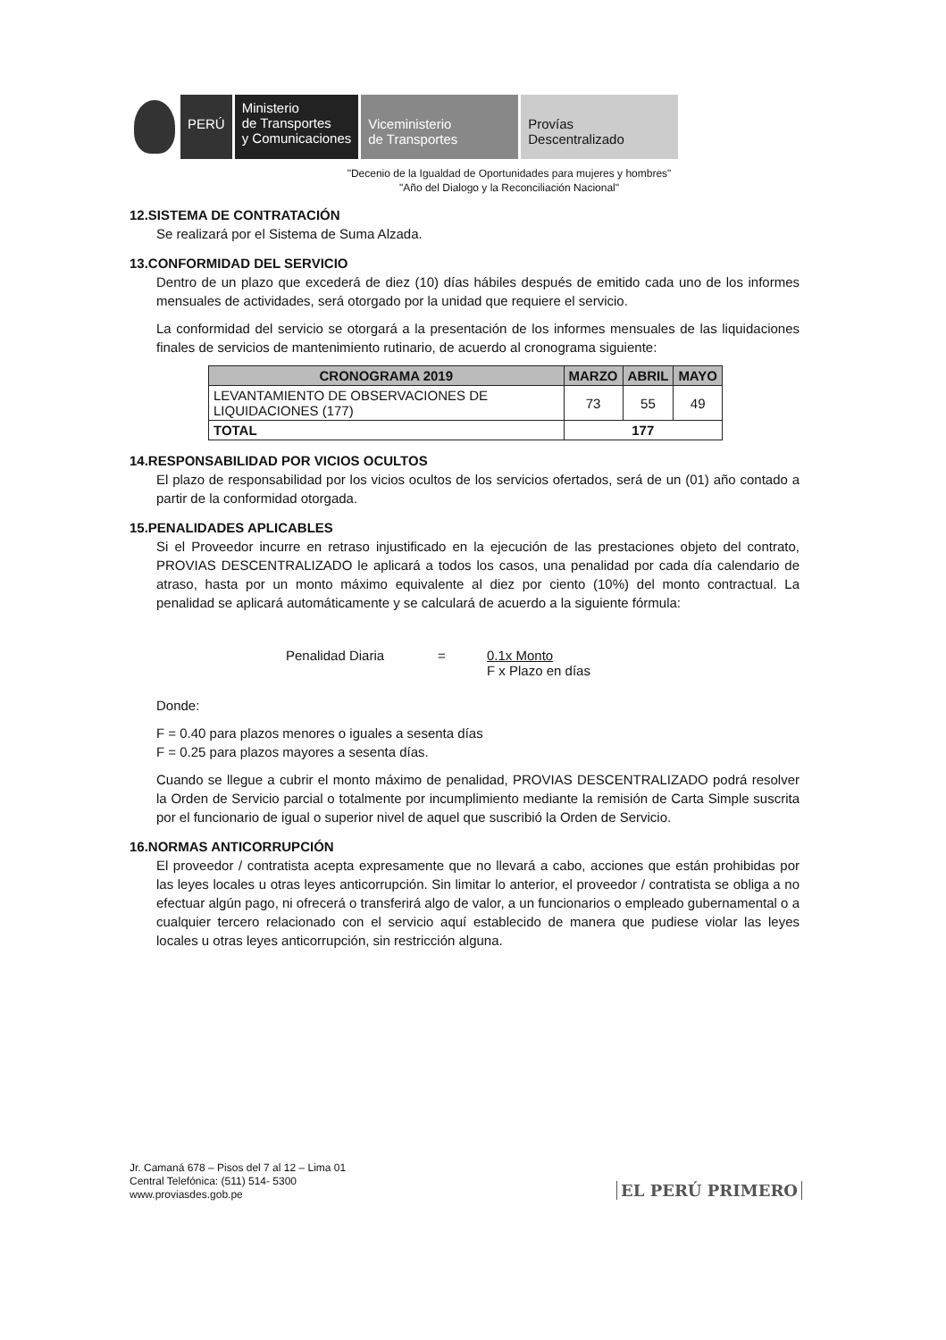PERÚ
Ministerio
de Transportes
y Comunicaciones
Viceministerio
de Transportes
Provías
Descentralizado
"Decenio de la Igualdad de Oportunidades para mujeres y hombres"
"Año del Dialogo y la Reconciliación Nacional"
12.SISTEMA DE CONTRATACIÓN
Se realizará por el Sistema de Suma Alzada.
13.CONFORMIDAD DEL SERVICIO
Dentro de un plazo que excederá de diez (10) días hábiles después de emitido cada uno de los informes mensuales de actividades, será otorgado por la unidad que requiere el servicio.
La conformidad del servicio se otorgará a la presentación de los informes mensuales de las liquidaciones finales de servicios de mantenimiento rutinario, de acuerdo al cronograma siguiente:
| CRONOGRAMA 2019 | MARZO | ABRIL | MAYO |
| --- | --- | --- | --- |
| LEVANTAMIENTO DE OBSERVACIONES DE LIQUIDACIONES (177) | 73 | 55 | 49 |
| TOTAL | 177 | | |
14.RESPONSABILIDAD POR VICIOS OCULTOS
El plazo de responsabilidad por los vicios ocultos de los servicios ofertados, será de un (01) año contado a partir de la conformidad otorgada.
15.PENALIDADES APLICABLES
Si el Proveedor incurre en retraso injustificado en la ejecución de las prestaciones objeto del contrato, PROVIAS DESCENTRALIZADO le aplicará a todos los casos, una penalidad por cada día calendario de atraso, hasta por un monto máximo equivalente al diez por ciento (10%) del monto contractual. La penalidad se aplicará automáticamente y se calculará de acuerdo a la siguiente fórmula:
Penalidad Diaria = 0.1x Monto
F x Plazo en días
Donde:
F = 0.40 para plazos menores o iguales a sesenta días
F = 0.25 para plazos mayores a sesenta días.
Cuando se llegue a cubrir el monto máximo de penalidad, PROVIAS DESCENTRALIZADO podrá resolver la Orden de Servicio parcial o totalmente por incumplimiento mediante la remisión de Carta Simple suscrita por el funcionario de igual o superior nivel de aquel que suscribió la Orden de Servicio.
16.NORMAS ANTICORRUPCIÓN
El proveedor / contratista acepta expresamente que no llevará a cabo, acciones que están prohibidas por las leyes locales u otras leyes anticorrupción. Sin limitar lo anterior, el proveedor / contratista se obliga a no efectuar algún pago, ni ofrecerá o transferirá algo de valor, a un funcionarios o empleado gubernamental o a cualquier tercero relacionado con el servicio aquí establecido de manera que pudiese violar las leyes locales u otras leyes anticorrupción, sin restricción alguna.
Jr. Camaná 678 – Pisos del 7 al 12 – Lima 01
Central Telefónica: (511) 514- 5300
www.proviasdes.gob.pe
EL PERÚ PRIMERO